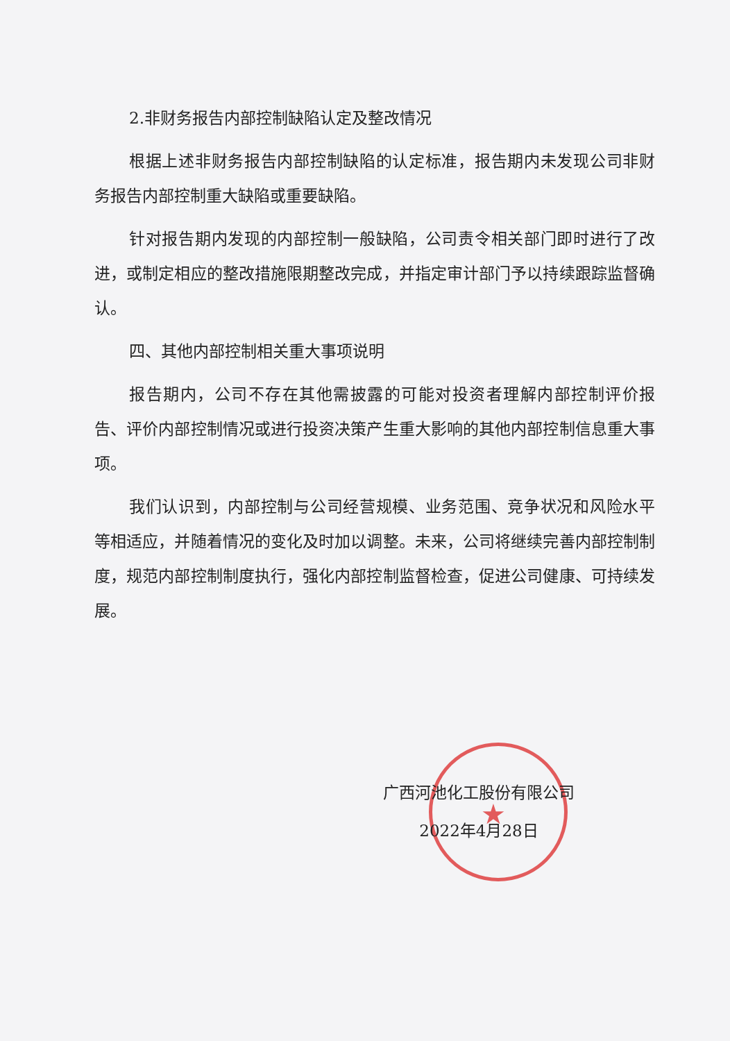2.非财务报告内部控制缺陷认定及整改情况
根据上述非财务报告内部控制缺陷的认定标准，报告期内未发现公司非财务报告内部控制重大缺陷或重要缺陷。
针对报告期内发现的内部控制一般缺陷，公司责令相关部门即时进行了改进，或制定相应的整改措施限期整改完成，并指定审计部门予以持续跟踪监督确认。
四、其他内部控制相关重大事项说明
报告期内，公司不存在其他需披露的可能对投资者理解内部控制评价报告、评价内部控制情况或进行投资决策产生重大影响的其他内部控制信息重大事项。
我们认识到，内部控制与公司经营规模、业务范围、竞争状况和风险水平等相适应，并随着情况的变化及时加以调整。未来，公司将继续完善内部控制制度，规范内部控制制度执行，强化内部控制监督检查，促进公司健康、可持续发展。
★
广西河池化工股份有限公司
2022年4月28日